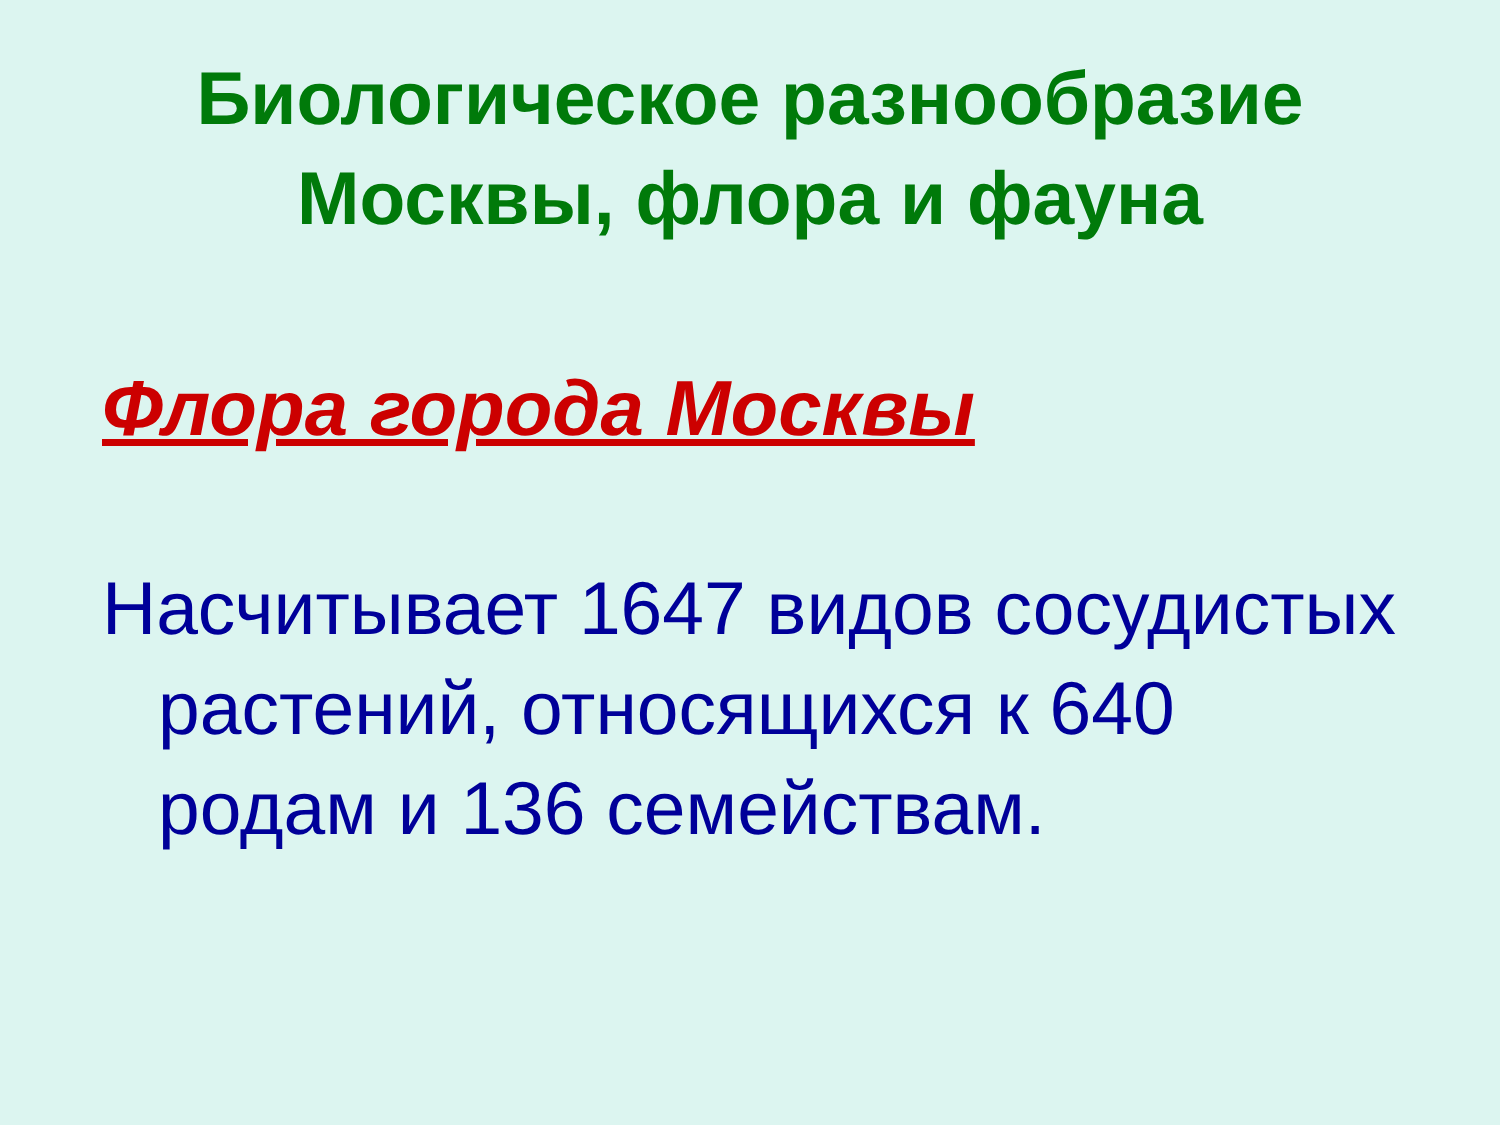Биологическое разнообразие
Москвы, флора и фауна
Флора города Москвы
Насчитывает 1647 видов сосудистых растений, относящихся к 640 родам и 136 семействам.